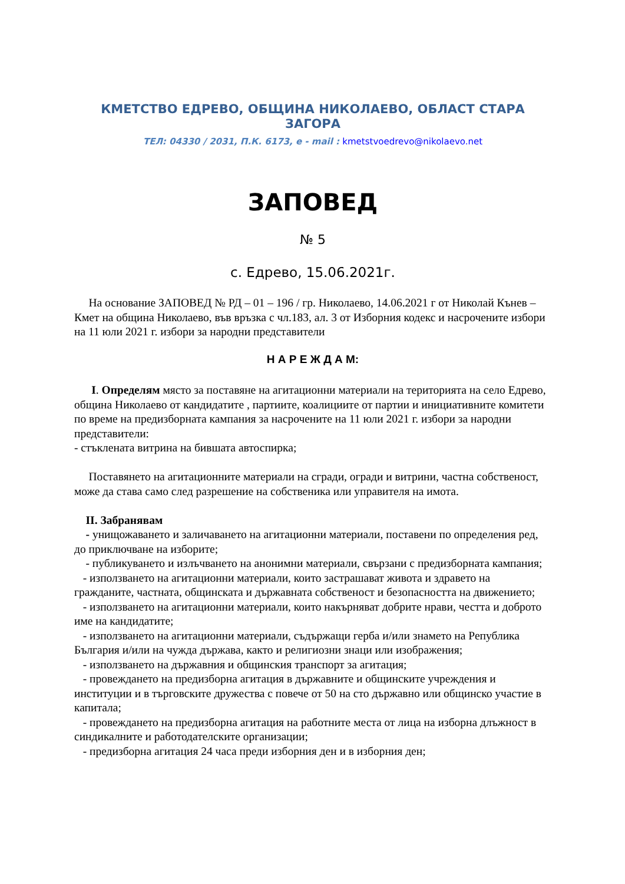КМЕТСТВО ЕДРЕВО, ОБЩИНА НИКОЛАЕВО, ОБЛАСТ СТАРА ЗАГОРА
ТЕЛ: 04330 / 2031, П.К. 6173, e - mail : kmetstvoedrevo@nikolaevo.net
ЗАПОВЕД
№ 5
с. Едрево, 15.06.2021г.
На основание ЗАПОВЕД № РД – 01 – 196 / гр. Николаево, 14.06.2021 г от Николай Кънев – Кмет на община Николаево, във връзка с чл.183, ал. 3 от Изборния кодекс и насрочените избори на 11 юли 2021 г. избори за народни представители
Н А Р Е Ж Д А М:
I. Определям място за поставяне на агитационни материали на територията на село Едрево, община Николаево от кандидатите , партиите, коалициите от партии и инициативните комитети по време на предизборната кампания за насрочените на 11 юли 2021 г. избори за народни представители:
- стъклената витрина на бившата автоспирка;
Поставянето на агитационните материали на сгради, огради и витрини, частна собственост, може да става само след разрешение на собственика или управителя на имота.
II. Забранявам
- унищожаването и заличаването на агитационни материали, поставени по определения ред, до приключване на изборите;
- публикуването и излъчването на анонимни материали, свързани с предизборната кампания;
- използването на агитационни материали, които застрашават живота и здравето на гражданите, частната, общинската и държавната собственост и безопасността на движението;
- използването на агитационни материали, които накърняват добрите нрави, честта и доброто име на кандидатите;
- използването на агитационни материали, съдържащи герба и/или знамето на Република България и/или на чужда държава, както и религиозни знаци или изображения;
- използването на държавния и общинския транспорт за агитация;
- провеждането на предизборна агитация в държавните и общинските учреждения и институции и в търговските дружества с повече от 50 на сто държавно или общинско участие в капитала;
- провеждането на предизборна агитация на работните места от лица на изборна длъжност в синдикалните и работодателските организации;
- предизборна агитация 24 часа преди изборния ден и в изборния ден;